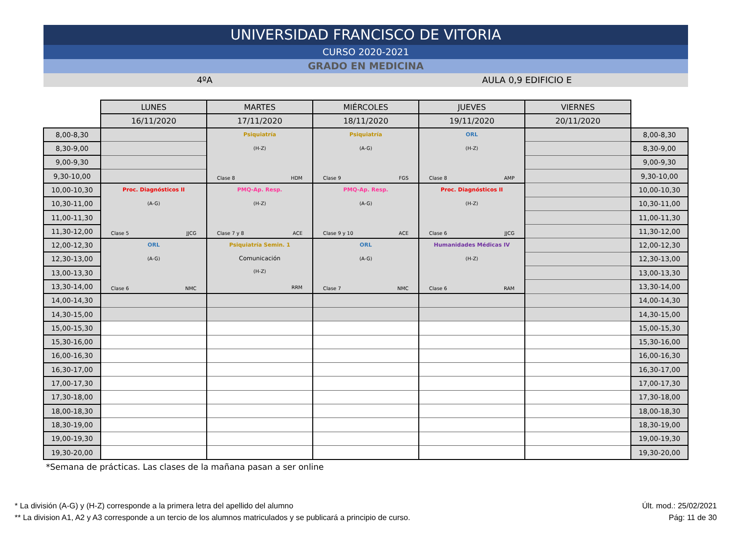UNIVERSIDAD FRANCISCO DE VITORIA
CURSO 2020-2021
GRADO EN MEDICINA
4ºA AULA 0,9 EDIFICIO E
| | LUNES | MARTES | MIÉRCOLES | JUEVES | VIERNES | |
| --- | --- | --- | --- | --- | --- | --- |
| | 16/11/2020 | 17/11/2020 | 18/11/2020 | 19/11/2020 | 20/11/2020 | |
| 8,00-8,30 | | Psiquiatría (H-Z) Clase 8 HDM | Psiquiatría (A-G) Clase 9 FGS | ORL (H-Z) Clase 8 AMP | | 8,00-8,30 |
| 8,30-9,00 | | | | | | 8,30-9,00 |
| 9,00-9,30 | | | | | | 9,00-9,30 |
| 9,30-10,00 | | | | | | 9,30-10,00 |
| 10,00-10,30 | Proc. Diagnósticos II (A-G) Clase 5 JJCG | PMQ-Ap. Resp. (H-Z) Clase 7 y 8 ACE | PMQ-Ap. Resp. (A-G) Clase 9 y 10 ACE | Proc. Diagnósticos II (H-Z) Clase 6 JJCG | | 10,00-10,30 |
| 10,30-11,00 | | | | | | 10,30-11,00 |
| 11,00-11,30 | | | | | | 11,00-11,30 |
| 11,30-12,00 | | | | | | 11,30-12,00 |
| 12,00-12,30 | ORL (A-G) Clase 6 NMC | Psiquiatría Semin. 1 Comunicación (H-Z) RRM | ORL (A-G) Clase 7 NMC | Humanidades Médicas IV (H-Z) Clase 6 RAM | | 12,00-12,30 |
| 12,30-13,00 | | | | | | 12,30-13,00 |
| 13,00-13,30 | | | | | | 13,00-13,30 |
| 13,30-14,00 | | | | | | 13,30-14,00 |
| 14,00-14,30 | | | | | | 14,00-14,30 |
| 14,30-15,00 | | | | | | 14,30-15,00 |
| 15,00-15,30 | | | | | | 15,00-15,30 |
| 15,30-16,00 | | | | | | 15,30-16,00 |
| 16,00-16,30 | | | | | | 16,00-16,30 |
| 16,30-17,00 | | | | | | 16,30-17,00 |
| 17,00-17,30 | | | | | | 17,00-17,30 |
| 17,30-18,00 | | | | | | 17,30-18,00 |
| 18,00-18,30 | | | | | | 18,00-18,30 |
| 18,30-19,00 | | | | | | 18,30-19,00 |
| 19,00-19,30 | | | | | | 19,00-19,30 |
| 19,30-20,00 | | | | | | 19,30-20,00 |
*Semana de prácticas. Las clases de la mañana pasan a ser online
* La división (A-G) y (H-Z) corresponde a la primera letra del apellido del alumno
** La division A1, A2 y A3 corresponde a un tercio de los alumnos matriculados y se publicará a principio de curso.
Últ. mod.: 25/02/2021
Pág: 11 de 30